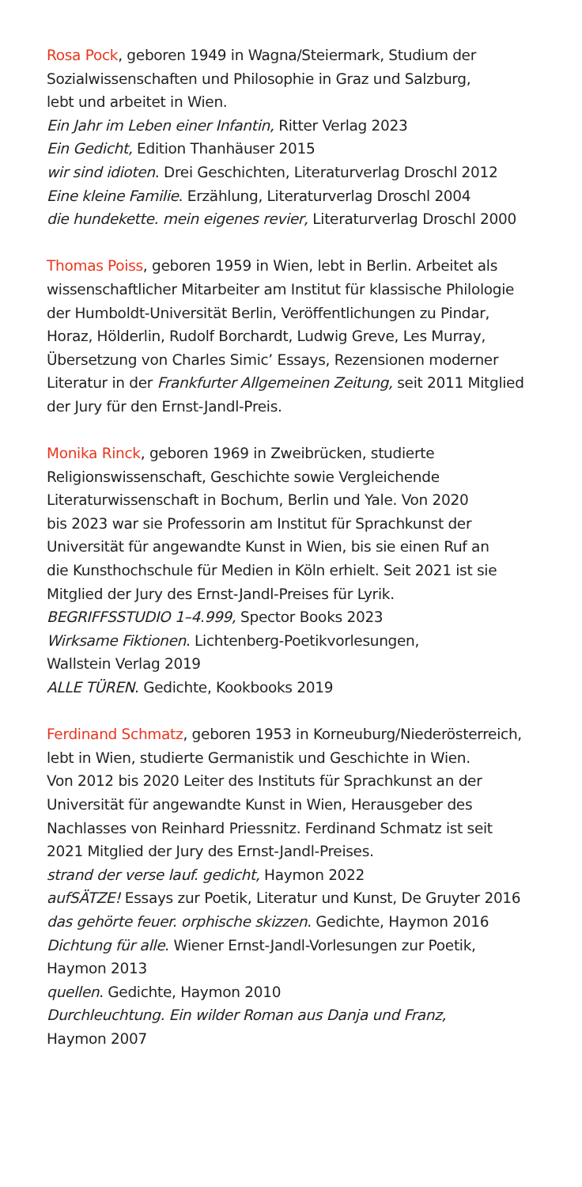Rosa Pock, geboren 1949 in Wagna/Steiermark, Studium der
Sozialwissenschaften und Philosophie in Graz und Salzburg,
lebt und arbeitet in Wien.
Ein Jahr im Leben einer Infantin, Ritter Verlag 2023
Ein Gedicht, Edition Thanhäuser 2015
wir sind idioten. Drei Geschichten, Literaturverlag Droschl 2012
Eine kleine Familie. Erzählung, Literaturverlag Droschl 2004
die hundekette. mein eigenes revier, Literaturverlag Droschl 2000
Thomas Poiss, geboren 1959 in Wien, lebt in Berlin. Arbeitet als
wissenschaftlicher Mitarbeiter am Institut für klassische Philologie
der Humboldt-Universität Berlin, Veröffentlichungen zu Pindar,
Horaz, Hölderlin, Rudolf Borchardt, Ludwig Greve, Les Murray,
Übersetzung von Charles Simic’ Essays, Rezensionen moderner
Literatur in der Frankfurter Allgemeinen Zeitung, seit 2011 Mitglied
der Jury für den Ernst-Jandl-Preis.
Monika Rinck, geboren 1969 in Zweibrücken, studierte
Religionswissenschaft, Geschichte sowie Vergleichende
Literaturwissenschaft in Bochum, Berlin und Yale. Von 2020
bis 2023 war sie Professorin am Institut für Sprachkunst der
Universität für angewandte Kunst in Wien, bis sie einen Ruf an
die Kunsthochschule für Medien in Köln erhielt. Seit 2021 ist sie
Mitglied der Jury des Ernst-Jandl-Preises für Lyrik.
BEGRIFFSSTUDIO 1–4.999, Spector Books 2023
Wirksame Fiktionen. Lichtenberg-Poetikvorlesungen,
Wallstein Verlag 2019
ALLE TÜREN. Gedichte, Kookbooks 2019
Ferdinand Schmatz, geboren 1953 in Korneuburg/Niederösterreich,
lebt in Wien, studierte Germanistik und Geschichte in Wien.
Von 2012 bis 2020 Leiter des Instituts für Sprachkunst an der
Universität für angewandte Kunst in Wien, Herausgeber des
Nachlasses von Reinhard Priessnitz. Ferdinand Schmatz ist seit
2021 Mitglied der Jury des Ernst-Jandl-Preises.
strand der verse lauf. gedicht, Haymon 2022
aufSÄTZE! Essays zur Poetik, Literatur und Kunst, De Gruyter 2016
das gehörte feuer. orphische skizzen. Gedichte, Haymon 2016
Dichtung für alle. Wiener Ernst-Jandl-Vorlesungen zur Poetik,
Haymon 2013
quellen. Gedichte, Haymon 2010
Durchleuchtung. Ein wilder Roman aus Danja und Franz,
Haymon 2007